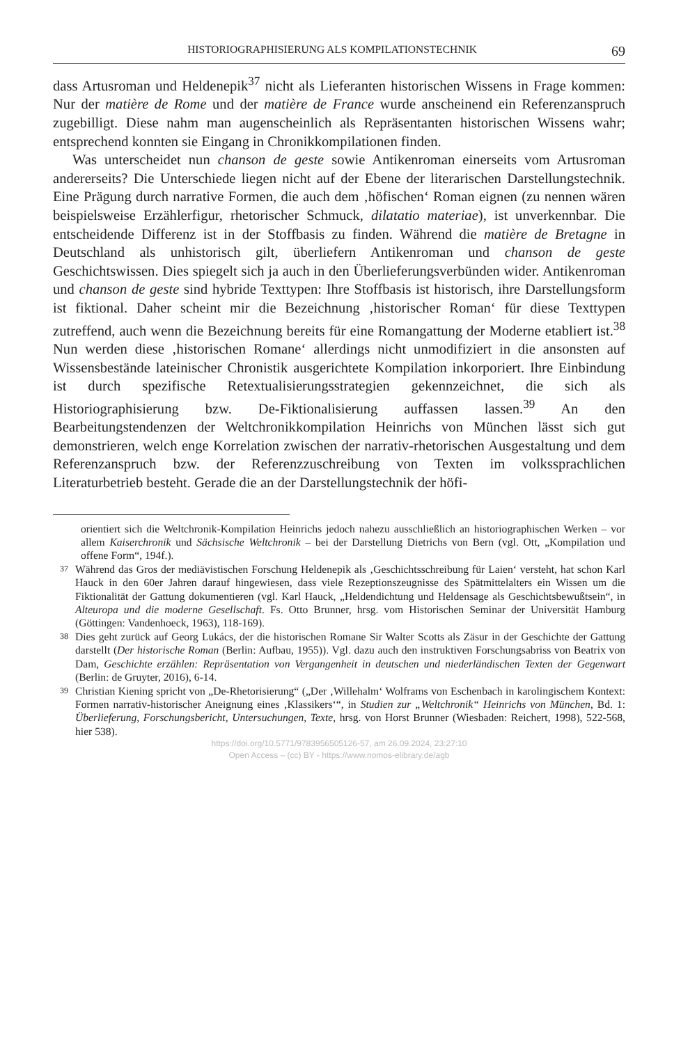HISTORIOGRAPHISIERUNG ALS KOMPILATIONSTECHNIK 69
dass Artusroman und Heldenepik<sup>37</sup> nicht als Lieferanten historischen Wissens in Frage kommen: Nur der matière de Rome und der matière de France wurde anscheinend ein Referenzanspruch zugebilligt. Diese nahm man augenscheinlich als Repräsentanten historischen Wissens wahr; entsprechend konnten sie Eingang in Chronikkompilationen finden.
Was unterscheidet nun chanson de geste sowie Antikenroman einerseits vom Artusroman andererseits? Die Unterschiede liegen nicht auf der Ebene der literarischen Darstellungstechnik. Eine Prägung durch narrative Formen, die auch dem ‚höfischen‘ Roman eignen (zu nennen wären beispielsweise Erzählerfigur, rhetorischer Schmuck, dilatatio materiae), ist unverkennbar. Die entscheidende Differenz ist in der Stoffbasis zu finden. Während die matière de Bretagne in Deutschland als unhistorisch gilt, überliefern Antikenroman und chanson de geste Geschichtswissen. Dies spiegelt sich ja auch in den Überlieferungsverbünden wider. Antikenroman und chanson de geste sind hybride Texttypen: Ihre Stoffbasis ist historisch, ihre Darstellungsform ist fiktional. Daher scheint mir die Bezeichnung ‚historischer Roman‘ für diese Texttypen zutreffend, auch wenn die Bezeichnung bereits für eine Romangattung der Moderne etabliert ist.<sup>38</sup> Nun werden diese ‚historischen Romane‘ allerdings nicht unmodifiziert in die ansonsten auf Wissensbestände lateinischer Chronistik ausgerichtete Kompilation inkorporiert. Ihre Einbindung ist durch spezifische Retextualisierungsstrategien gekennzeichnet, die sich als Historiographisierung bzw. De-Fiktionalisierung auffassen lassen.<sup>39</sup> An den Bearbeitungstendenzen der Weltchronikkompilation Heinrichs von München lässt sich gut demonstrieren, welch enge Korrelation zwischen der narrativ-rhetorischen Ausgestaltung und dem Referenzanspruch bzw. der Referenzzuschreibung von Texten im volkssprachlichen Literaturbetrieb besteht. Gerade die an der Darstellungstechnik der höfi-
orientiert sich die Weltchronik-Kompilation Heinrichs jedoch nahezu ausschließlich an historiographischen Werken – vor allem Kaiserchronik und Sächsische Weltchronik – bei der Darstellung Dietrichs von Bern (vgl. Ott, „Kompilation und offene Form“, 194f.).
37
Während das Gros der mediävistischen Forschung Heldenepik als ‚Geschichtsschreibung für Laien‘ versteht, hat schon Karl Hauck in den 60er Jahren darauf hingewiesen, dass viele Rezeptionszeugnisse des Spätmittelalters ein Wissen um die Fiktionalität der Gattung dokumentieren (vgl. Karl Hauck, „Heldendichtung und Heldensage als Geschichtsbewußtsein“, in Alteuropa und die moderne Gesellschaft. Fs. Otto Brunner, hrsg. vom Historischen Seminar der Universität Hamburg (Göttingen: Vandenhoeck, 1963), 118-169).
38
Dies geht zurück auf Georg Lukács, der die historischen Romane Sir Walter Scotts als Zäsur in der Geschichte der Gattung darstellt (Der historische Roman (Berlin: Aufbau, 1955)). Vgl. dazu auch den instruktiven Forschungsabriss von Beatrix von Dam, Geschichte erzählen: Repräsentation von Vergangenheit in deutschen und niederländischen Texten der Gegenwart (Berlin: de Gruyter, 2016), 6-14.
39
Christian Kiening spricht von „De-Rhetorisierung“ („Der ‚Willehalm‘ Wolframs von Eschenbach in karolingischem Kontext: Formen narrativ-historischer Aneignung eines ‚Klassikers‘“, in Studien zur „Weltchronik“ Heinrichs von München, Bd. 1: Überlieferung, Forschungsbericht, Untersuchungen, Texte, hrsg. von Horst Brunner (Wiesbaden: Reichert, 1998), 522-568, hier 538).
https://doi.org/10.5771/9783956505126-57, am 26.09.2024, 23:27:10
Open Access – (cc) BY - https://www.nomos-elibrary.de/agb